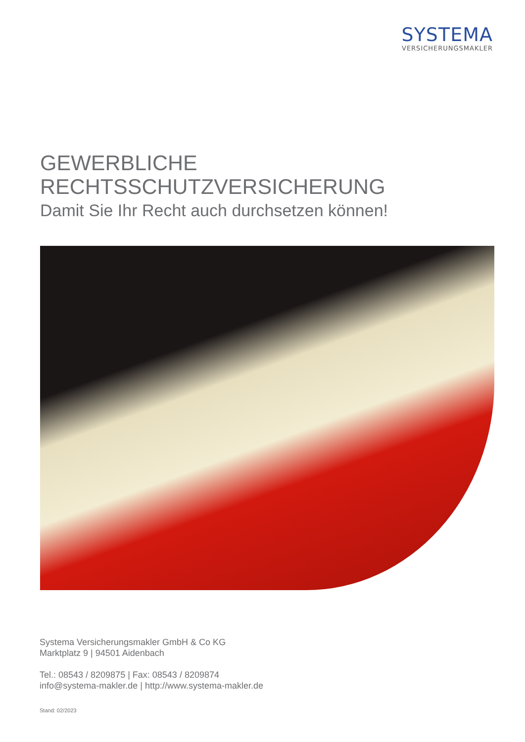SYSTEMA
VERSICHERUNGSMAKLER
GEWERBLICHE RECHTSSCHUTZVERSICHERUNG
Damit Sie Ihr Recht auch durchsetzen können!
Systema Versicherungsmakler GmbH & Co KG
Marktplatz 9 | 94501 Aidenbach
Tel.: 08543 / 8209875 | Fax: 08543 / 8209874
info@systema-makler.de | http://www.systema-makler.de
Stand: 02/2023